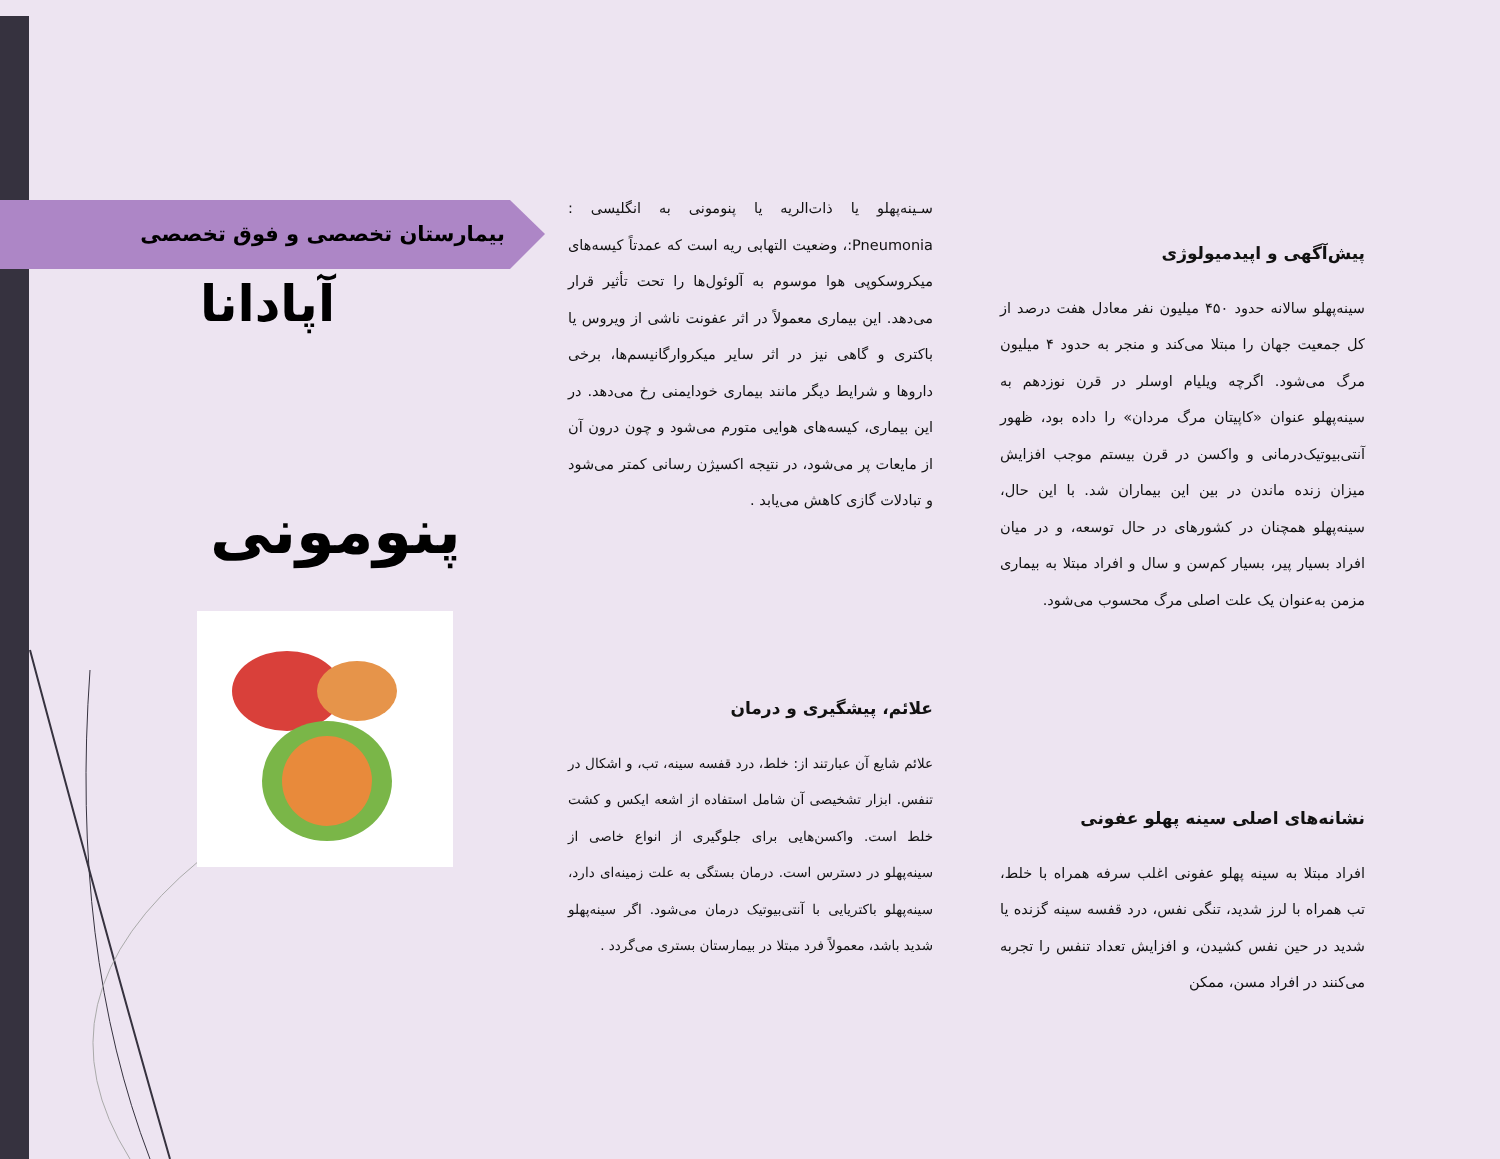بیمارستان تخصصی و فوق تخصصی
آپادانا
پنومونی
سـینه‌پهلو یا ذات‌الریه یا پنومونی به انگلیسی : Pneumonia:، وضعیت التهابی ریه است که عمدتاً کیسه‌های میکروسکوپی هوا موسوم به آلوئول‌ها را تحت تأثیر قرار می‌دهد. این بیماری معمولاً در اثر عفونت ناشی از ویروس یا باکتری و گاهی نیز در اثر سایر میکروارگانیسم‌ها، برخی داروها و شرایط دیگر مانند بیماری خودایمنی رخ می‌دهد. در این بیماری، کیسه‌های هوایی متورم می‌شود و چون درون آن از مایعات پر می‌شود، در نتیجه اکسیژن رسانی کمتر می‌شود و تبادلات گازی کاهش می‌یابد .
علائم، پیشگیری و درمان
علائم شایع آن عبارتند از: خلط، درد قفسه سینه، تب، و اشکال در تنفس. ابزار تشخیصی آن شامل استفاده از اشعه ایکس و کشت خلط است. واکسن‌هایی برای جلوگیری از انواع خاصی از سینه‌پهلو در دسترس است. درمان بستگی به علت زمینه‌ای دارد، سینه‌پهلو باکتریایی با آنتی‌بیوتیک درمان می‌شود. اگر سینه‌پهلو شدید باشد، معمولاً فرد مبتلا در بیمارستان بستری می‌گردد .
پیش‌آگهی و اپیدمیولوژی
سینه‌پهلو سالانه حدود ۴۵۰ میلیون نفر معادل هفت درصد از کل جمعیت جهان را مبتلا می‌کند و منجر به حدود ۴ میلیون مرگ می‌شود. اگرچه ویلیام اوسلر در قرن نوزدهم به سینه‌پهلو عنوان «کاپیتان مرگ مردان» را داده بود، ظهور آنتی‌بیوتیک‌درمانی و واکسن در قرن بیستم موجب افزایش میزان زنده ماندن در بین این بیماران شد. با این حال، سینه‌پهلو همچنان در کشورهای در حال توسعه، و در میان افراد بسیار پیر، بسیار کم‌سن و سال و افراد مبتلا به بیماری مزمن به‌عنوان یک علت اصلی مرگ محسوب می‌شود.
نشانه‌های اصلی سینه پهلو عفونی
افراد مبتلا به سینه پهلو عفونی اغلب سرفه همراه با خلط، تب همراه با لرز شدید، تنگی نفس، درد قفسه سینه گزنده یا شدید در حین نفس کشیدن، و افزایش تعداد تنفس را تجربه می‌کنند در افراد مسن، ممکن